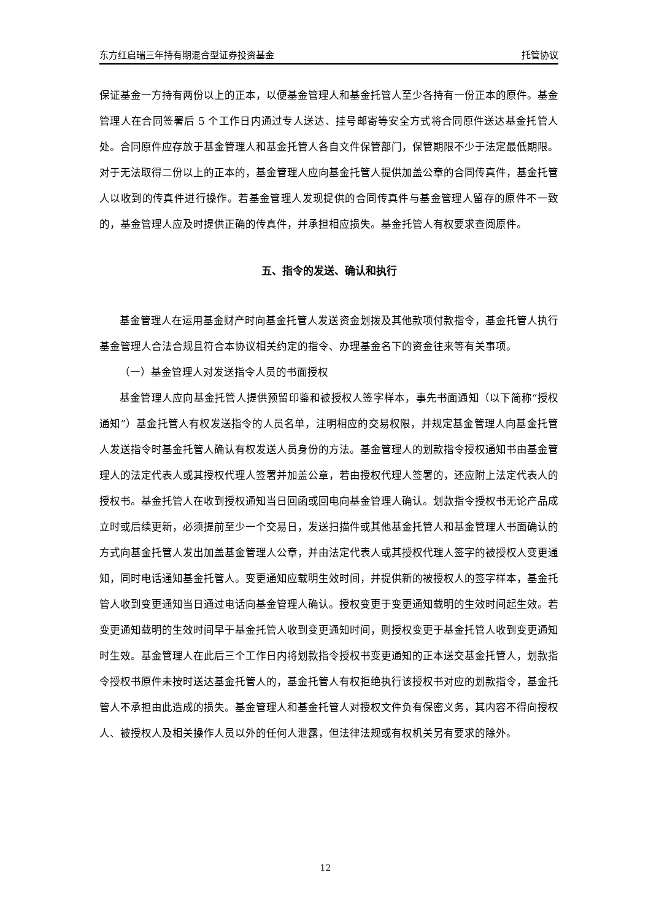东方红启瑞三年持有期混合型证券投资基金 托管协议
保证基金一方持有两份以上的正本，以便基金管理人和基金托管人至少各持有一份正本的原件。基金管理人在合同签署后 5 个工作日内通过专人送达、挂号邮寄等安全方式将合同原件送达基金托管人处。合同原件应存放于基金管理人和基金托管人各自文件保管部门，保管期限不少于法定最低期限。对于无法取得二份以上的正本的，基金管理人应向基金托管人提供加盖公章的合同传真件，基金托管人以收到的传真件进行操作。若基金管理人发现提供的合同传真件与基金管理人留存的原件不一致的，基金管理人应及时提供正确的传真件，并承担相应损失。基金托管人有权要求查阅原件。
五、指令的发送、确认和执行
基金管理人在运用基金财产时向基金托管人发送资金划拨及其他款项付款指令，基金托管人执行基金管理人合法合规且符合本协议相关约定的指令、办理基金名下的资金往来等有关事项。
（一）基金管理人对发送指令人员的书面授权
基金管理人应向基金托管人提供预留印鉴和被授权人签字样本，事先书面通知（以下简称“授权通知”）基金托管人有权发送指令的人员名单，注明相应的交易权限，并规定基金管理人向基金托管人发送指令时基金托管人确认有权发送人员身份的方法。基金管理人的划款指令授权通知书由基金管理人的法定代表人或其授权代理人签署并加盖公章，若由授权代理人签署的，还应附上法定代表人的授权书。基金托管人在收到授权通知当日回函或回电向基金管理人确认。划款指令授权书无论产品成立时或后续更新，必须提前至少一个交易日，发送扫描件或其他基金托管人和基金管理人书面确认的方式向基金托管人发出加盖基金管理人公章，并由法定代表人或其授权代理人签字的被授权人变更通知，同时电话通知基金托管人。变更通知应载明生效时间，并提供新的被授权人的签字样本，基金托管人收到变更通知当日通过电话向基金管理人确认。授权变更于变更通知载明的生效时间起生效。若变更通知载明的生效时间早于基金托管人收到变更通知时间，则授权变更于基金托管人收到变更通知时生效。基金管理人在此后三个工作日内将划款指令授权书变更通知的正本送交基金托管人，划款指令授权书原件未按时送达基金托管人的，基金托管人有权拒绝执行该授权书对应的划款指令，基金托管人不承担由此造成的损失。基金管理人和基金托管人对授权文件负有保密义务，其内容不得向授权人、被授权人及相关操作人员以外的任何人泄露，但法律法规或有权机关另有要求的除外。
12